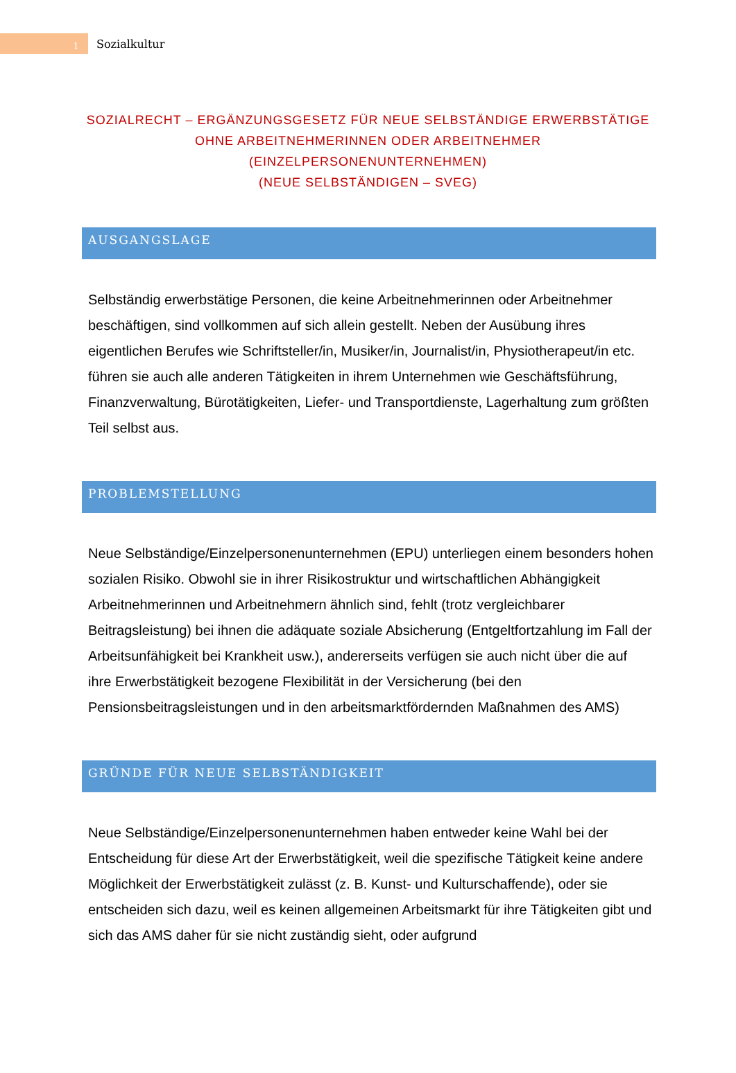1
Sozialkultur
SOZIALRECHT – ERGÄNZUNGSGESETZ FÜR NEUE SELBSTÄNDIGE ERWERBSTÄTIGE
OHNE ARBEITNEHMERINNEN ODER ARBEITNEHMER
(EINZELPERSONENUNTERNEHMEN)
(NEUE SELBSTÄNDIGEN – SVEG)
AUSGANGSLAGE
Selbständig erwerbstätige Personen, die keine Arbeitnehmerinnen oder Arbeitnehmer beschäftigen, sind vollkommen auf sich allein gestellt. Neben der Ausübung ihres eigentlichen Berufes wie Schriftsteller/in, Musiker/in, Journalist/in, Physiotherapeut/in etc. führen sie auch alle anderen Tätigkeiten in ihrem Unternehmen wie Geschäftsführung, Finanzverwaltung, Bürotätigkeiten, Liefer- und Transportdienste, Lagerhaltung zum größten Teil selbst aus.
PROBLEMSTELLUNG
Neue Selbständige/Einzelpersonenunternehmen (EPU) unterliegen einem besonders hohen sozialen Risiko. Obwohl sie in ihrer Risikostruktur und wirtschaftlichen Abhängigkeit Arbeitnehmerinnen und Arbeitnehmern ähnlich sind, fehlt (trotz vergleichbarer Beitragsleistung) bei ihnen die adäquate soziale Absicherung (Entgeltfortzahlung im Fall der Arbeitsunfähigkeit bei Krankheit usw.), andererseits verfügen sie auch nicht über die auf ihre Erwerbstätigkeit bezogene Flexibilität in der Versicherung (bei den Pensionsbeitragsleistungen und in den arbeitsmarktfördernden Maßnahmen des AMS)
GRÜNDE FÜR NEUE SELBSTÄNDIGKEIT
Neue Selbständige/Einzelpersonenunternehmen haben entweder keine Wahl bei der Entscheidung für diese Art der Erwerbstätigkeit, weil die spezifische Tätigkeit keine andere Möglichkeit der Erwerbstätigkeit zulässt (z. B. Kunst- und Kulturschaffende), oder sie entscheiden sich dazu, weil es keinen allgemeinen Arbeitsmarkt für ihre Tätigkeiten gibt und sich das AMS daher für sie nicht zuständig sieht, oder aufgrund